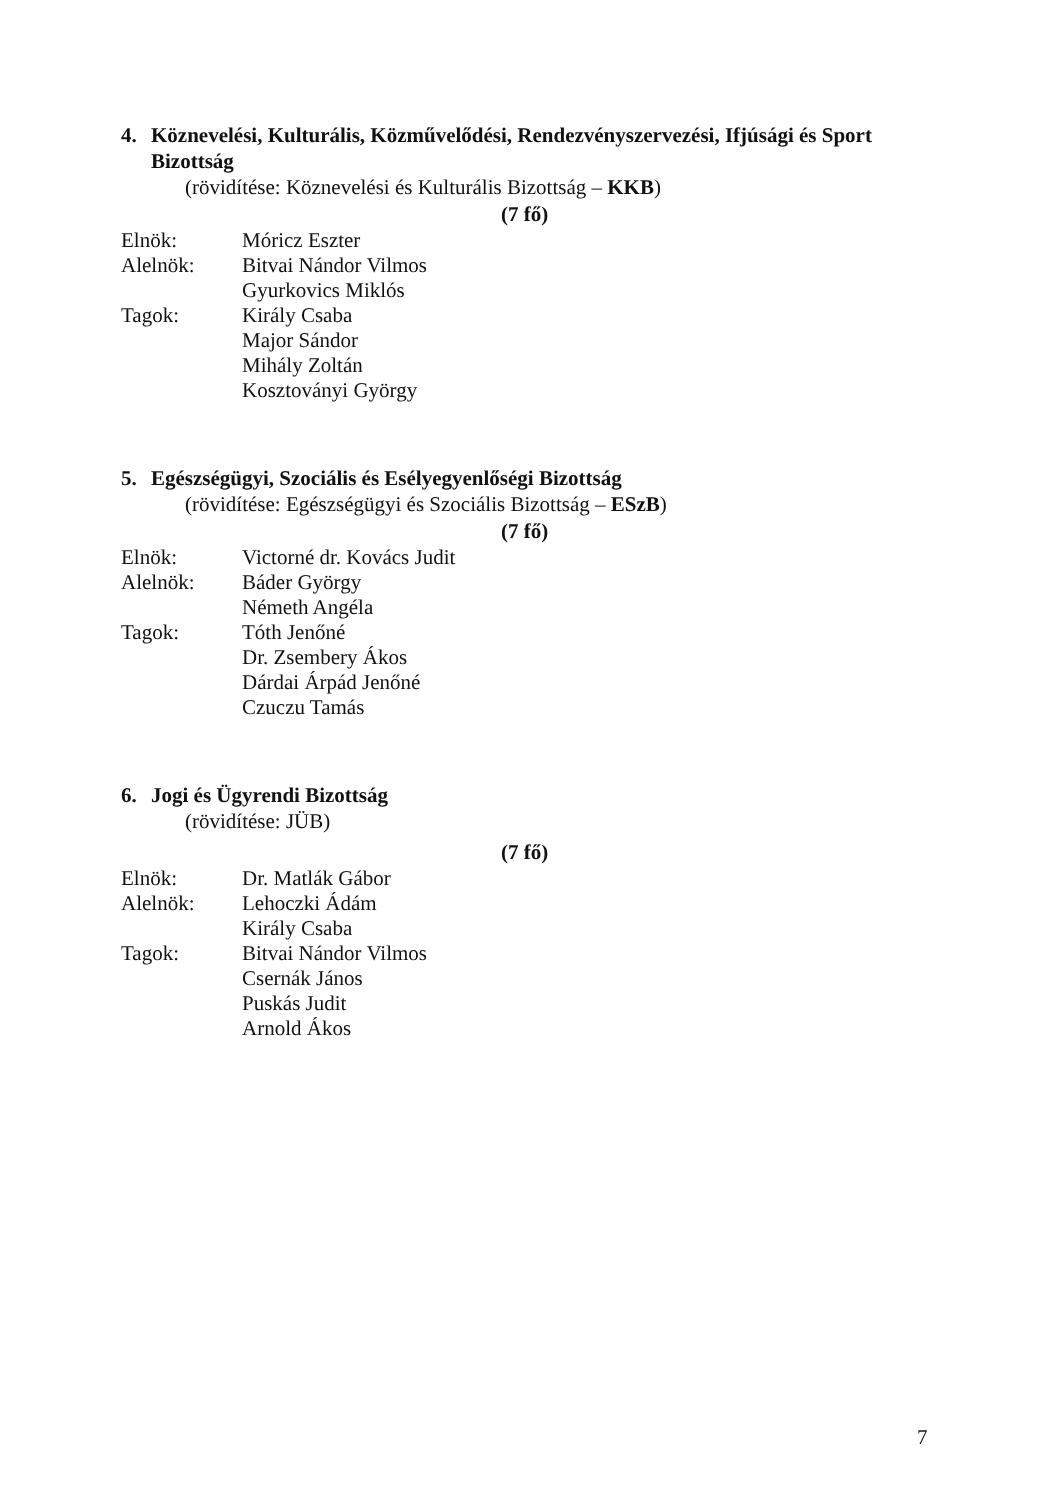4. Köznevelési, Kulturális, Közművelődési, Rendezvényszervezési, Ifjúsági és Sport
Bizottság
(rövidítése: Köznevelési és Kulturális Bizottság – KKB)
(7 fő)
| Elnök: | Móricz Eszter |
| Alelnök: | Bitvai Nándor Vilmos |
| | Gyurkovics Miklós |
| Tagok: | Király Csaba |
| | Major Sándor |
| | Mihály Zoltán |
| | Kosztoványi György |
5. Egészségügyi, Szociális és Esélyegyenlőségi Bizottság
(rövidítése: Egészségügyi és Szociális Bizottság – ESzB)
(7 fő)
| Elnök: | Victorné dr. Kovács Judit |
| Alelnök: | Báder György |
| | Németh Angéla |
| Tagok: | Tóth Jenőné |
| | Dr. Zsembery Ákos |
| | Dárdai Árpád Jenőné |
| | Czuczu Tamás |
6. Jogi és Ügyrendi Bizottság
(rövidítése: JÜB)
(7 fő)
| Elnök: | Dr. Matlák Gábor |
| Alelnök: | Lehoczki Ádám |
| | Király Csaba |
| Tagok: | Bitvai Nándor Vilmos |
| | Csernák János |
| | Puskás Judit |
| | Arnold Ákos |
7